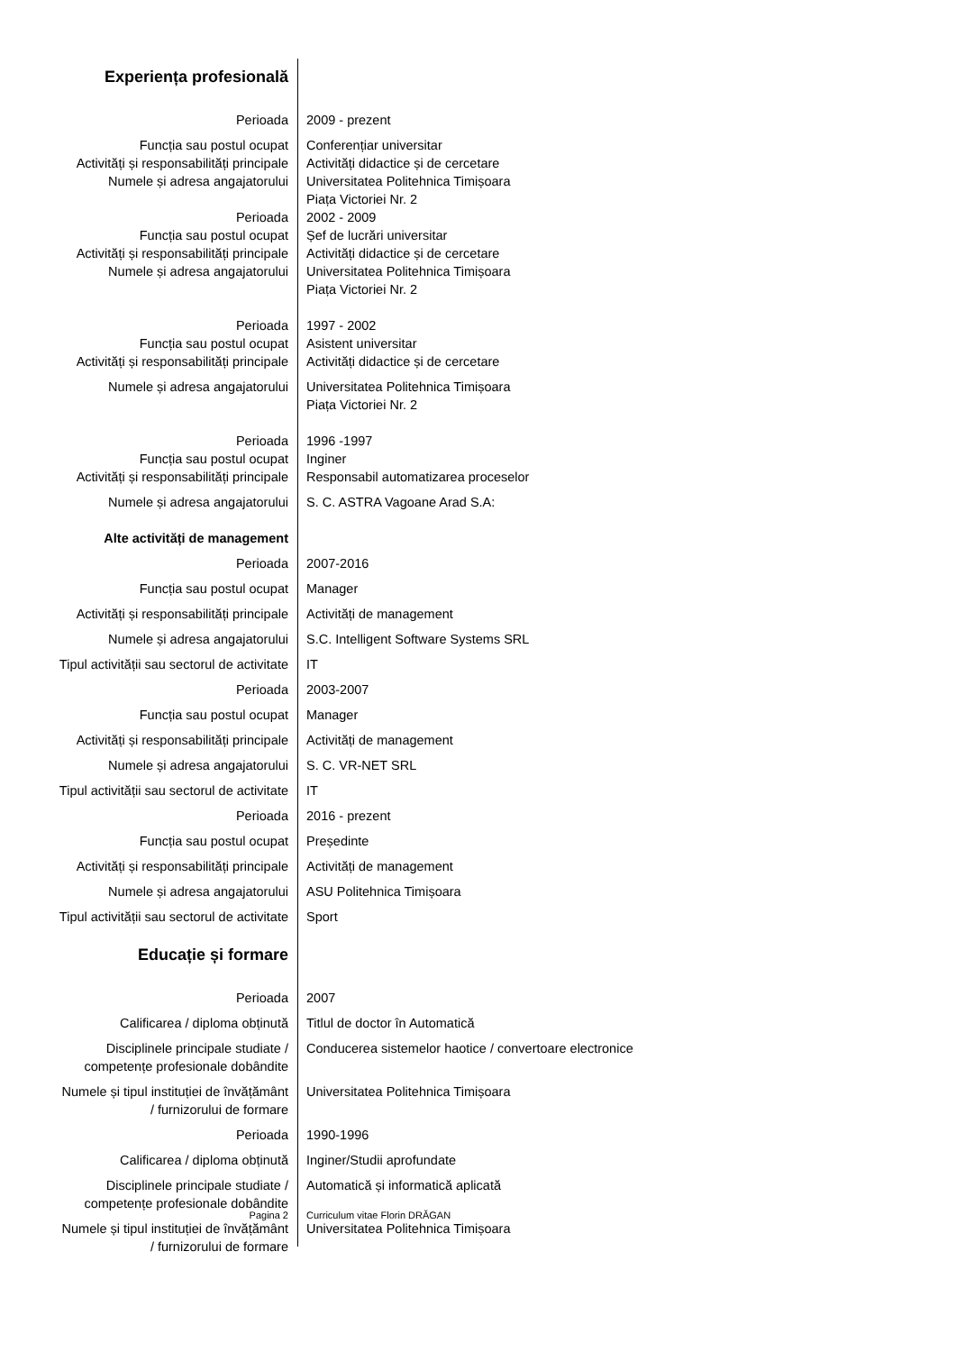| Experiența profesională | |
| Perioada | 2009 - prezent |
| Funcția sau postul ocupat | Conferențiar universitar |
| Activități și responsabilități principale | Activități didactice și de cercetare |
| Numele și adresa angajatorului | Universitatea Politehnica Timișoara Piața Victoriei Nr. 2 |
| Perioada | 2002 - 2009 |
| Funcția sau postul ocupat | Șef de lucrări universitar |
| Activități și responsabilități principale | Activități didactice și de cercetare |
| Numele și adresa angajatorului | Universitatea Politehnica Timișoara Piața Victoriei Nr. 2 |
| Perioada | 1997 - 2002 |
| Funcția sau postul ocupat | Asistent universitar |
| Activități și responsabilități principale | Activități didactice și de cercetare |
| Numele și adresa angajatorului | Universitatea Politehnica Timișoara Piața Victoriei Nr. 2 |
| Perioada | 1996 -1997 |
| Funcția sau postul ocupat | Inginer |
| Activități și responsabilități principale | Responsabil automatizarea proceselor |
| Numele și adresa angajatorului | S. C. ASTRA Vagoane Arad S.A: |
| Alte activități de management | |
| Perioada | 2007-2016 |
| Funcția sau postul ocupat | Manager |
| Activități și responsabilități principale | Activități de management |
| Numele și adresa angajatorului | S.C. Intelligent Software Systems SRL |
| Tipul activității sau sectorul de activitate | IT |
| Perioada | 2003-2007 |
| Funcția sau postul ocupat | Manager |
| Activități și responsabilități principale | Activități de management |
| Numele și adresa angajatorului | S. C. VR-NET SRL |
| Tipul activității sau sectorul de activitate | IT |
| Perioada | 2016 - prezent |
| Funcția sau postul ocupat | Președinte |
| Activități și responsabilități principale | Activități de management |
| Numele și adresa angajatorului | ASU Politehnica Timișoara |
| Tipul activității sau sectorul de activitate | Sport |
| Educație și formare | |
| Perioada | 2007 |
| Calificarea / diploma obținută | Titlul de doctor în Automatică |
| Disciplinele principale studiate / competențe profesionale dobândite | Conducerea sistemelor haotice / convertoare electronice |
| Numele și tipul instituției de învățământ / furnizorului de formare | Universitatea Politehnica Timișoara |
| Perioada | 1990-1996 |
| Calificarea / diploma obținută | Inginer/Studii aprofundate |
| Disciplinele principale studiate / competențe profesionale dobândite | Automatică și informatică aplicată |
| Numele și tipul instituției de învățământ / furnizorului de formare | Universitatea Politehnica Timișoara |
Pagina 2 Curriculum vitae Florin DRĂGAN